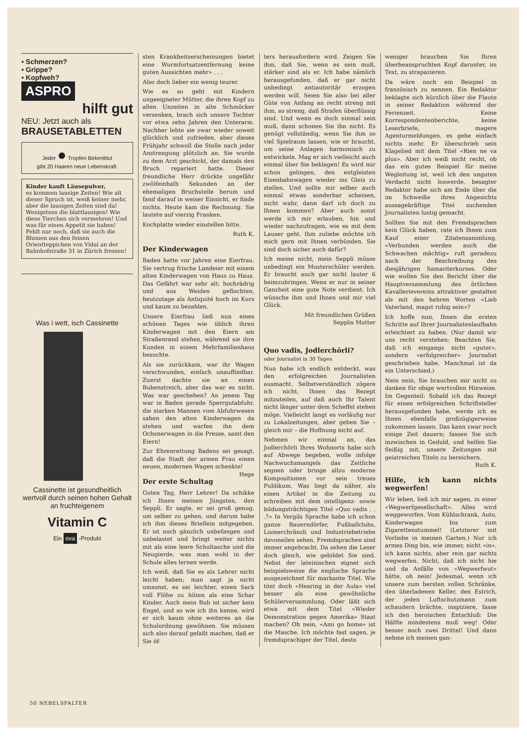• Schmerzen?
• Grippe?
• Kopfweh?
ASPRO
hilft gut
NEU: Jetzt auch als
BRAUSETABLETTEN
Jeder ● Tropfen Birkenblut
gibt 20 Haaren neue Lebenskraft.
Kinder kauft Läusepulver,
es kommen lausige Zeiten! Wie alt dieser Spruch ist, weiß keiner mehr, aber die lausigen Zeiten sind da! Wenigstens die blattlausigen! Wie diese Tierchen sich vermehren! Und was für einen Appetit sie haben! Fehlt nur noch, daß sie auch die Blumen aus den feinen Orientteppichen von Vidal an der Bahnhofstraße 31 in Zürich fressen!
Was i wett, isch Cassinette
Cassinette ist gesundheitlich wertvoll durch seinen hohen Gehalt an fruchteigenem
Vitamin C
Ein ova -Produkt
sten Krankheitserscheinungen bietet eine Wurmfortsatzentfernung keine guten Aussichten mehr» . . .
Also doch lieber ein wenig teurer.
Wie es so geht mit Kindern ungeeigneter Mütter, die ihren Kopf zu allen Unzeiten in alte Schmöcker versenken, brach sich unsere Tochter vor etwa zehn Jahren den Unterarm. Nachher lebte sie zwar wieder soweit glücklich und zufrieden, aber dieses Frühjahr schwoll die Stelle nach jeder Anstrengung plötzlich an. Sie wurde zu dem Arzt geschickt, der damals den Bruch repariert hatte. Dieser freundliche Herr drückte ungefähr zwölfeinhalb Sekunden an der ehemaligen Bruchstelle herum und fand darauf in weiser Einsicht, er finde nichts. Heute kam die Rechnung. Sie lautete auf vierzig Franken.
Kochplatte wieder einstellen bitte.
Ruth K.
Der Kinderwagen
Baden hatte vor Jahren eine Eierfrau. Sie vertrug frische Landeier mit einem alten Kinderwagen von Haus zu Haus. Das Gefährt war sehr alt; hochrädrig und aus Weiden geflochten, heutzutage als Antiquité hoch im Kurs und kaum zu bezahlen.
Unsere Eierfrau ließ nun eines schönen Tages wie üblich ihren Kinderwagen mit den Eiern am Straßenrand stehen, während sie ihre Kunden in einem Mehrfamilienhaus besuchte.
Als sie zurückkam, war ihr Wagen verschwunden, einfach unauffindbar. Zuerst dachte sie an einen Bubenstreich, aber das war es nicht. Was war geschehen? An jenem Tag war in Baden gerade Sperrgutabfuhr, die starken Mannen vom Abfuhrwesen sahen den alten Kinderwagen da stehen und warfen ihn dem Ochsnerwagen in die Presse, samt den Eiern!
Zur Ehrenrettung Badens sei gesagt, daß die Stadt der armen Frau einen neuen, modernen Wagen schenkte! Hege
Der erste Schultag
Guten Tag, Herr Lehrer! Da schikke ich Ihnen meinen Jüngsten, den Seppli. Er sagte, er sei groß genug, um selber zu gehen, und darum habe ich ihm dieses Brieflein mitgegeben. Er ist noch gänzlich unbefangen und unbelastet und bringt weiter nichts mit als eine leere Schultasche und die Neugierde, was man wohl in der Schule alles lernen werde.
Ich weiß, daß Sie es als Lehrer nicht leicht haben; man sagt ja nicht umsonst, es sei leichter, einen Sack voll Flöhe zu hüten als eine Schar Kinder. Auch mein Bub ist sicher kein Engel, und so wie ich ihn kenne, wird er sich kaum ohne weiteres an die Schulordnung gewöhnen. Sie müssen sich also darauf gefaßt machen, daß er Sie öf-
ters herausfordern wird. Zeigen Sie ihm, daß Sie, wenn es sein muß, stärker sind als er. Ich habe nämlich herausgefunden, daß er gar nicht unbedingt antiautoritär erzogen werden will. Seien Sie also bei aller Güte von Anfang an recht streng mit ihm, so streng, daß Strafen überflüssig sind. Und wenn es doch einmal sein muß, dann schonen Sie ihn nicht. Es genügt vollständig, wenn Sie ihm so viel Spielraum lassen, wie er braucht, um seine Anlagen harmonisch zu entwickeln. Mag er sich vielleicht auch einmal über Sie beklagen! Es wird mir schon gelingen, den entgleisten Eisenbahnwagen wieder ins Gleis zu stellen. Und sollte mir selber auch einmal etwas sonderbar scheinen, nicht wahr, dann darf ich doch zu Ihnen kommen? Aber auch sonst werde ich mir erlauben, hin und wieder nachzufragen, wie es mit dem Lauser geht. Ihm zuliebe möchte ich mich gern mit Ihnen verbünden. Sie sind doch sicher auch dafür?
Ich meine nicht, mein Seppli müsse unbedingt ein Musterschüler werden. Er braucht auch gar nicht lauter 6 heimzubringen. Wenn er nur in seiner Ganzheit eine gute Note verdient. Ich wünsche ihm und Ihnen und mir viel Glück.
Mit freundlichen Grüßen
Sepplis Mutter
Quo vadis, Jodlerchörli?
oder Journalist in 30 Tagen
Nun habe ich endlich entdeckt, was den erfolgreichen Journalisten ausmacht. Selbstverständlich zögere ich nicht, Ihnen das Rezept mitzuteilen, auf daß auch Ihr Talent nicht länger unter dem Scheffel stehen möge. Vielleicht langt es vorläufig nur zu Lokalzeitungen, aber geben Sie – gleich mir – die Hoffnung nicht auf.
Nehmen wir einmal an, das Jodlerchörli Ihres Wohnorts habe sich auf Abwege begeben, wolle infolge Nachwuchsmangels das Zeitliche segnen oder bringe allzu moderne Kompositionen vor sein treues Publikum. Was liegt da näher, als einen Artikel in die Zeitung zu schreiben mit dem intelligenz- sowie bildungsträchtigen Titel «Quo vadis . . .?» In Vergils Sprache habe ich schon ganze Bauerndörfer, Fußballclubs, Lismerchränzli und Industriebetriebe davoneilen sehen. Fremdsprachen sind immer angebracht. Da sehen die Leser doch gleich, wie gebildet Sie sind. Nebst der lateinischen eignet sich beispielsweise die englische Sprache ausgezeichnet für markante Titel. Wie tönt doch «Hearing in der Aula» viel besser als eine gewöhnliche Schülerversammlung. Oder läßt sich etwa mit dem Titel «Wieder Demonstration gegen Amerika» Staat machen? Oh nein, «Ami go home» ist die Masche. Ich möchte fast sagen, je fremdsprachiger der Titel, desto
weniger brauchen Sie Ihren überbeanspruchten Kopf darunter, im Text, zu strapazieren.
Da wäre noch ein Beispiel in französisch zu nennen. Ein Redaktor beklagte sich kürzlich über die Flaute in seiner Redaktion während der Ferienzeit. Keine Korrespondentenberichte, keine Leserbriefe, magere Agenturmeldungen, es gehe einfach nichts mehr. Er überschrieb sein Klagelied mit dem Titel «Rien ne va plus». Aber ich weiß nicht recht, ob das ein gutes Beispiel für meine Wegleitung ist, weil ich den unguten Verdacht nicht loswerde, besagter Redaktor habe sich am Ende über die im Schweiße ihres Angesichts aussagekräftige Titel suchenden Journalisten lustig gemacht.
Sollten Sie mit den Fremdsprachen kein Glück haben, rate ich Ihnen zum Kauf einer Zitatensammlung. «Verbunden werden auch die Schwachen mächtig» ruft geradezu nach der Beschreibung des diesjährigen Samariterkurses. Oder wie wollen Sie den Bericht über die Hauptversammlung des örtlichen Kavallerievereins attraktiver gestalten als mit den hehren Worten «Lieb Vaterland, magst ruhig sein»?
Ich hoffe nun, Ihnen die ersten Schritte auf Ihrer Journalistenlaufbahn erleichtert zu haben. (Nur damit wir uns recht verstehen: Beachten Sie, daß ich eingangs nicht «guter», sondern «erfolgreicher» Journalist geschrieben habe. Manchmal ist da ein Unterschied.)
Nein nein, Sie brauchen mir nicht zu danken für obige wertvollen Hinweise. Im Gegenteil: Sobald ich das Rezept für einen erfolgreichen Schriftsteller herausgefunden habe, werde ich es Ihnen ebenfalls großzügigerweise zukommen lassen. Das kann zwar noch einige Zeit dauern; fassen Sie sich inzwischen in Geduld, und helfen Sie fleißig mit, unsere Zeitungen mit geistreichen Titeln zu bereichern. Ruth K.
Hilfe, ich kann nichts wegwerfen!
Wir leben, ließ ich mir sagen, in einer «Wegwerfgesellschaft». Alles wird weggeworfen. Vom Kühlschrank, Auto, Kinderwagen bis zum Zigarettenstummel! (Letzterer mit Vorliebe in meinen Garten.) Nur ich armes Ding bin, wie immer, nicht «in», ich kann nichts, aber rein gar nichts wegwerfen. Nicht, daß ich nicht hie und da Anfälle von «Wegwerfwut» hätte, oh nein! Jedesmal, wenn ich unsere zum bersten vollen Schränke, den überladenen Keller, den Estrich, der jeden Luftschutzmann zum schaudern brächte, inspiziere, fasse ich den heroischen Entschluß: Die Hälfte mindestens muß weg! Oder besser noch zwei Drittel! Und dann nehme ich meinen gan-
50 NEBELSPALTER